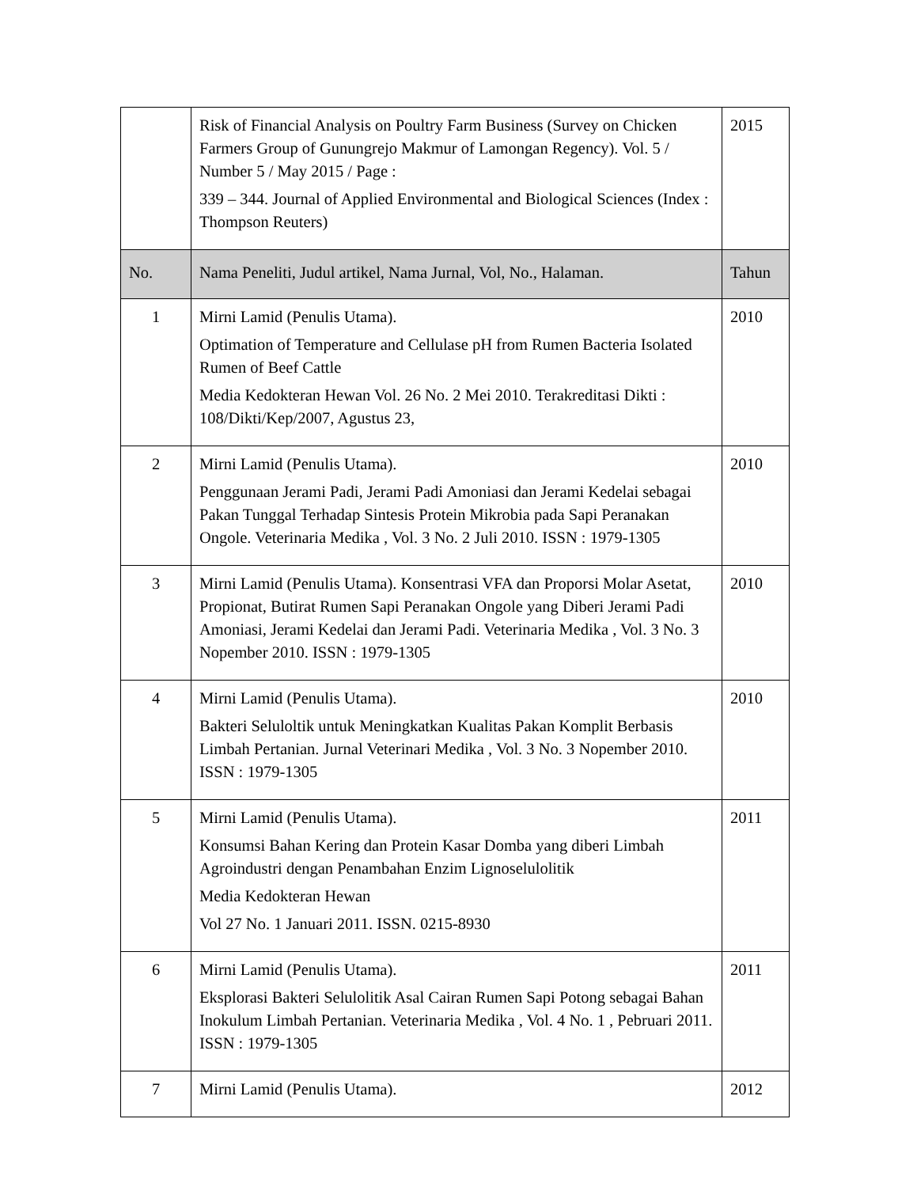| | Risk of Financial Analysis on Poultry Farm Business (Survey on Chicken Farmers Group of Gunungrejo Makmur of Lamongan Regency). Vol. 5 / Number 5 / May 2015 / Page : 339 – 344. Journal of Applied Environmental and Biological Sciences (Index : Thompson Reuters) | 2015 |
| No. | Nama Peneliti, Judul artikel, Nama Jurnal, Vol, No., Halaman. | Tahun |
| 1 | Mirni Lamid (Penulis Utama). Optimation of Temperature and Cellulase pH from Rumen Bacteria Isolated Rumen of Beef Cattle Media Kedokteran Hewan Vol. 26 No. 2 Mei 2010. Terakreditasi Dikti : 108/Dikti/Kep/2007, Agustus 23, | 2010 |
| 2 | Mirni Lamid (Penulis Utama). Penggunaan Jerami Padi, Jerami Padi Amoniasi dan Jerami Kedelai sebagai Pakan Tunggal Terhadap Sintesis Protein Mikrobia pada Sapi Peranakan Ongole. Veterinaria Medika , Vol. 3 No. 2 Juli 2010. ISSN : 1979-1305 | 2010 |
| 3 | Mirni Lamid (Penulis Utama). Konsentrasi VFA dan Proporsi Molar Asetat, Propionat, Butirat Rumen Sapi Peranakan Ongole yang Diberi Jerami Padi Amoniasi, Jerami Kedelai dan Jerami Padi. Veterinaria Medika , Vol. 3 No. 3 Nopember 2010. ISSN : 1979-1305 | 2010 |
| 4 | Mirni Lamid (Penulis Utama). Bakteri Seluloltik untuk Meningkatkan Kualitas Pakan Komplit Berbasis Limbah Pertanian. Jurnal Veterinari Medika , Vol. 3 No. 3 Nopember 2010. ISSN : 1979-1305 | 2010 |
| 5 | Mirni Lamid (Penulis Utama). Konsumsi Bahan Kering dan Protein Kasar Domba yang diberi Limbah Agroindustri dengan Penambahan Enzim Lignoselulolitik Media Kedokteran Hewan Vol 27 No. 1 Januari 2011. ISSN. 0215-8930 | 2011 |
| 6 | Mirni Lamid (Penulis Utama). Eksplorasi Bakteri Selulolitik Asal Cairan Rumen Sapi Potong sebagai Bahan Inokulum Limbah Pertanian. Veterinaria Medika , Vol. 4 No. 1 , Pebruari 2011. ISSN : 1979-1305 | 2011 |
| 7 | Mirni Lamid (Penulis Utama). | 2012 |